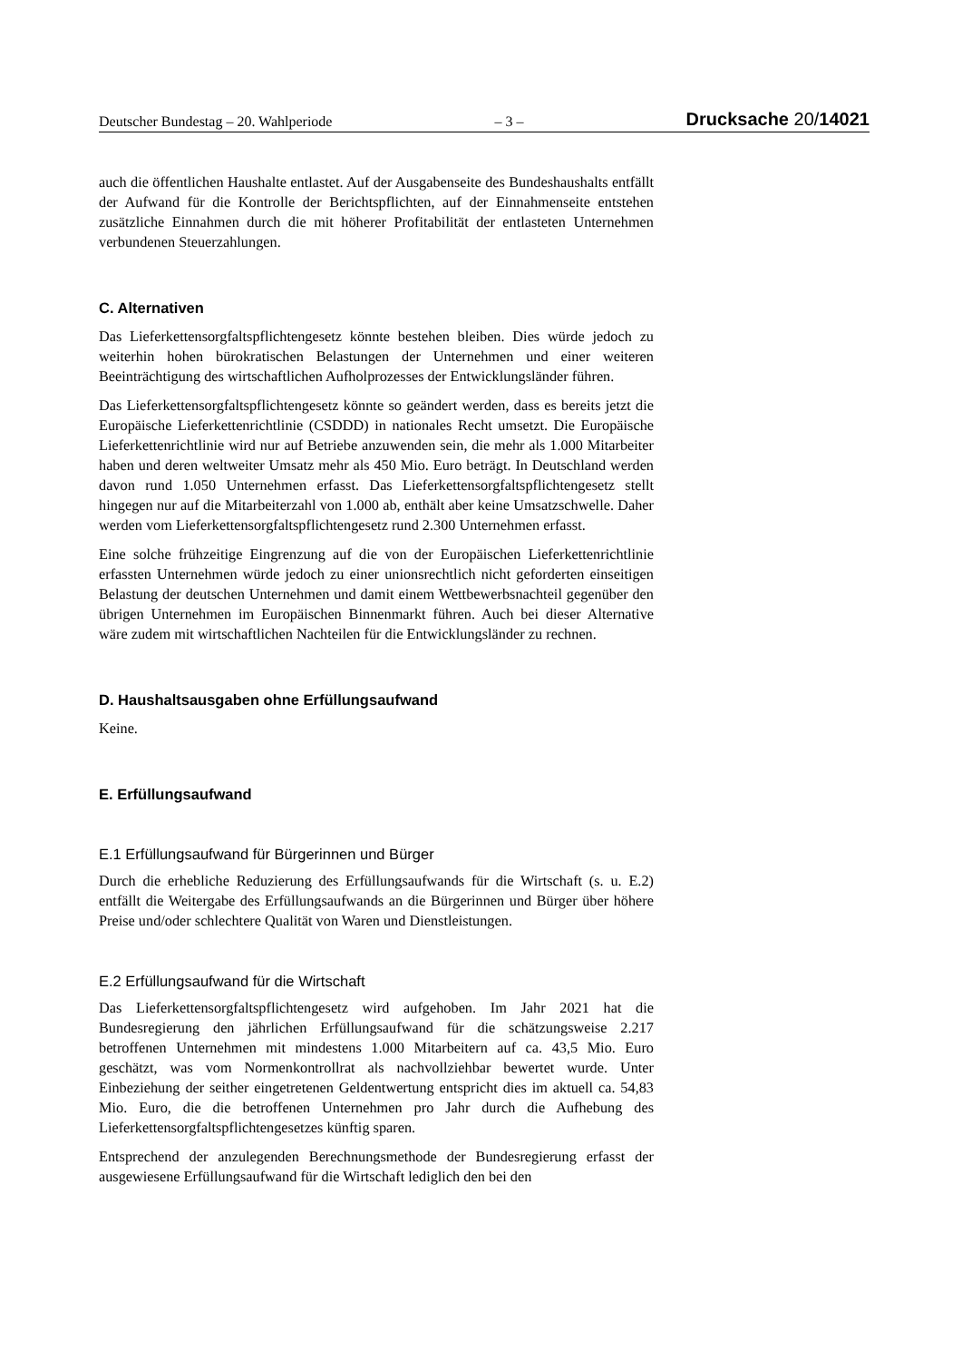Deutscher Bundestag – 20. Wahlperiode – 3 – Drucksache 20/14021
auch die öffentlichen Haushalte entlastet. Auf der Ausgabenseite des Bundeshaushalts entfällt der Aufwand für die Kontrolle der Berichtspflichten, auf der Einnahmenseite entstehen zusätzliche Einnahmen durch die mit höherer Profitabilität der entlasteten Unternehmen verbundenen Steuerzahlungen.
C. Alternativen
Das Lieferkettensorgfaltspflichtengesetz könnte bestehen bleiben. Dies würde jedoch zu weiterhin hohen bürokratischen Belastungen der Unternehmen und einer weiteren Beeinträchtigung des wirtschaftlichen Aufholprozesses der Entwicklungsländer führen.
Das Lieferkettensorgfaltspflichtengesetz könnte so geändert werden, dass es bereits jetzt die Europäische Lieferkettenrichtlinie (CSDDD) in nationales Recht umsetzt. Die Europäische Lieferkettenrichtlinie wird nur auf Betriebe anzuwenden sein, die mehr als 1.000 Mitarbeiter haben und deren weltweiter Umsatz mehr als 450 Mio. Euro beträgt. In Deutschland werden davon rund 1.050 Unternehmen erfasst. Das Lieferkettensorgfaltspflichtengesetz stellt hingegen nur auf die Mitarbeiterzahl von 1.000 ab, enthält aber keine Umsatzschwelle. Daher werden vom Lieferkettensorgfaltspflichtengesetz rund 2.300 Unternehmen erfasst.
Eine solche frühzeitige Eingrenzung auf die von der Europäischen Lieferkettenrichtlinie erfassten Unternehmen würde jedoch zu einer unionsrechtlich nicht geforderten einseitigen Belastung der deutschen Unternehmen und damit einem Wettbewerbsnachteil gegenüber den übrigen Unternehmen im Europäischen Binnenmarkt führen. Auch bei dieser Alternative wäre zudem mit wirtschaftlichen Nachteilen für die Entwicklungsländer zu rechnen.
D. Haushaltsausgaben ohne Erfüllungsaufwand
Keine.
E. Erfüllungsaufwand
E.1 Erfüllungsaufwand für Bürgerinnen und Bürger
Durch die erhebliche Reduzierung des Erfüllungsaufwands für die Wirtschaft (s. u. E.2) entfällt die Weitergabe des Erfüllungsaufwands an die Bürgerinnen und Bürger über höhere Preise und/oder schlechtere Qualität von Waren und Dienstleistungen.
E.2 Erfüllungsaufwand für die Wirtschaft
Das Lieferkettensorgfaltspflichtengesetz wird aufgehoben. Im Jahr 2021 hat die Bundesregierung den jährlichen Erfüllungsaufwand für die schätzungsweise 2.217 betroffenen Unternehmen mit mindestens 1.000 Mitarbeitern auf ca. 43,5 Mio. Euro geschätzt, was vom Normenkontrollrat als nachvollziehbar bewertet wurde. Unter Einbeziehung der seither eingetretenen Geldentwertung entspricht dies im aktuell ca. 54,83 Mio. Euro, die die betroffenen Unternehmen pro Jahr durch die Aufhebung des Lieferkettensorgfaltspflichtengesetzes künftig sparen.
Entsprechend der anzulegenden Berechnungsmethode der Bundesregierung erfasst der ausgewiesene Erfüllungsaufwand für die Wirtschaft lediglich den bei den